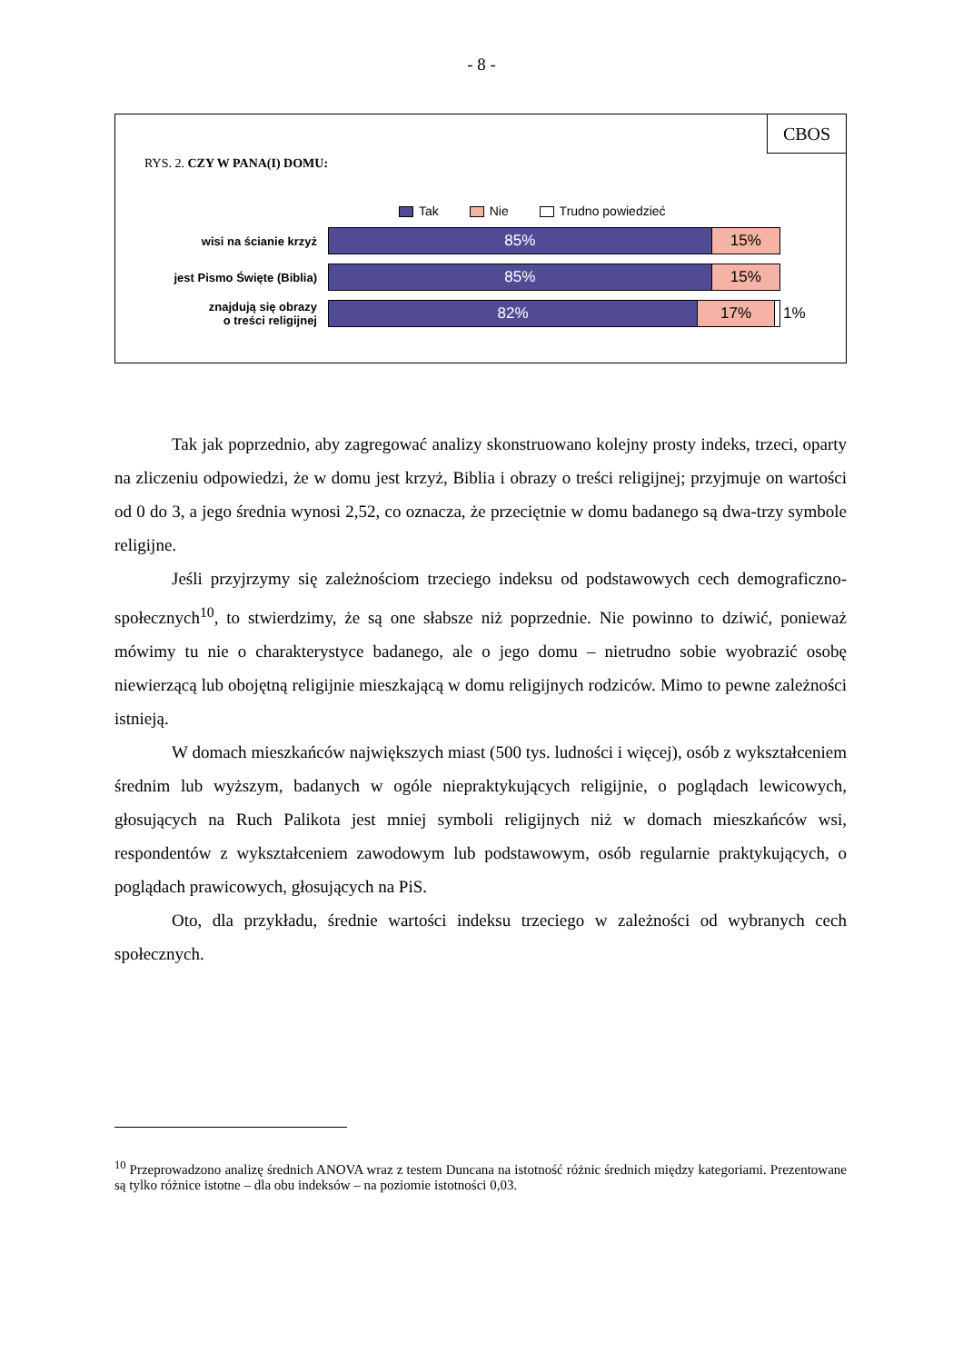- 8 -
CBOS
RYS. 2. CZY W PANA(I) DOMU:
Tak Nie Trudno powiedzieć
wisi na ścianie krzyż
85% 15%
jest Pismo Święte (Biblia)
85% 15%
znajdują się obrazy
o treści religijnej
82% 17%
1%
Tak jak poprzednio, aby zagregować analizy skonstruowano kolejny prosty indeks, trzeci, oparty na zliczeniu odpowiedzi, że w domu jest krzyż, Biblia i obrazy o treści religijnej; przyjmuje on wartości od 0 do 3, a jego średnia wynosi 2,52, co oznacza, że przeciętnie w domu badanego są dwa-trzy symbole religijne.
Jeśli przyjrzymy się zależnościom trzeciego indeksu od podstawowych cech demograficzno-społecznych<sup>10</sup>, to stwierdzimy, że są one słabsze niż poprzednie. Nie powinno to dziwić, ponieważ mówimy tu nie o charakterystyce badanego, ale o jego domu – nietrudno sobie wyobrazić osobę niewierzącą lub obojętną religijnie mieszkającą w domu religijnych rodziców. Mimo to pewne zależności istnieją.
W domach mieszkańców największych miast (500 tys. ludności i więcej), osób z wykształceniem średnim lub wyższym, badanych w ogóle niepraktykujących religijnie, o poglądach lewicowych, głosujących na Ruch Palikota jest mniej symboli religijnych niż w domach mieszkańców wsi, respondentów z wykształceniem zawodowym lub podstawowym, osób regularnie praktykujących, o poglądach prawicowych, głosujących na PiS.
Oto, dla przykładu, średnie wartości indeksu trzeciego w zależności od wybranych cech społecznych.
<sup>10</sup> Przeprowadzono analizę średnich ANOVA wraz z testem Duncana na istotność różnic średnich między kategoriami. Prezentowane są tylko różnice istotne – dla obu indeksów – na poziomie istotności 0,03.